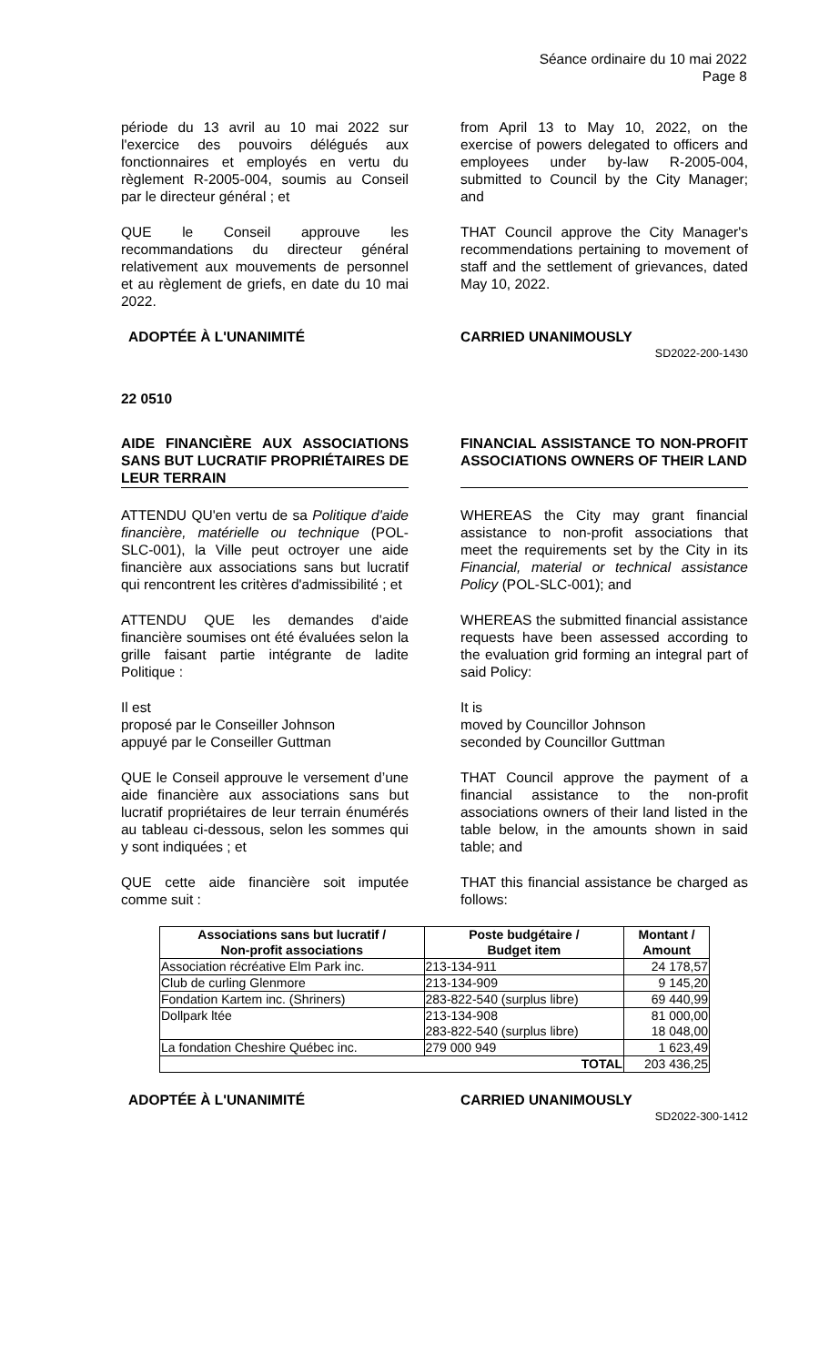Séance ordinaire du 10 mai 2022
Page 8
période du 13 avril au 10 mai 2022 sur l'exercice des pouvoirs délégués aux fonctionnaires et employés en vertu du règlement R-2005-004, soumis au Conseil par le directeur général ; et
from April 13 to May 10, 2022, on the exercise of powers delegated to officers and employees under by-law R-2005-004, submitted to Council by the City Manager; and
QUE le Conseil approuve les recommandations du directeur général relativement aux mouvements de personnel et au règlement de griefs, en date du 10 mai 2022.
THAT Council approve the City Manager's recommendations pertaining to movement of staff and the settlement of grievances, dated May 10, 2022.
ADOPTÉE À L'UNANIMITÉ CARRIED UNANIMOUSLY
SD2022-200-1430
22 0510
AIDE FINANCIÈRE AUX ASSOCIATIONS SANS BUT LUCRATIF PROPRIÉTAIRES DE LEUR TERRAIN
FINANCIAL ASSISTANCE TO NON-PROFIT ASSOCIATIONS OWNERS OF THEIR LAND
ATTENDU QU'en vertu de sa Politique d'aide financière, matérielle ou technique (POL-SLC-001), la Ville peut octroyer une aide financière aux associations sans but lucratif qui rencontrent les critères d'admissibilité ; et
WHEREAS the City may grant financial assistance to non-profit associations that meet the requirements set by the City in its Financial, material or technical assistance Policy (POL-SLC-001); and
ATTENDU QUE les demandes d'aide financière soumises ont été évaluées selon la grille faisant partie intégrante de ladite Politique :
WHEREAS the submitted financial assistance requests have been assessed according to the evaluation grid forming an integral part of said Policy:
Il est
proposé par le Conseiller Johnson
appuyé par le Conseiller Guttman
It is
moved by Councillor Johnson
seconded by Councillor Guttman
QUE le Conseil approuve le versement d’une aide financière aux associations sans but lucratif propriétaires de leur terrain énumérés au tableau ci-dessous, selon les sommes qui y sont indiquées ; et
THAT Council approve the payment of a financial assistance to the non-profit associations owners of their land listed in the table below, in the amounts shown in said table; and
QUE cette aide financière soit imputée comme suit :
THAT this financial assistance be charged as follows:
| Associations sans but lucratif / Non-profit associations | Poste budgétaire / Budget item | Montant / Amount |
| --- | --- | --- |
| Association récréative Elm Park inc. | 213-134-911 | 24 178,57 |
| Club de curling Glenmore | 213-134-909 | 9 145,20 |
| Fondation Kartem inc. (Shriners) | 283-822-540 (surplus libre) | 69 440,99 |
| Dollpark ltée | 213-134-908 | 81 000,00 |
| | 283-822-540 (surplus libre) | 18 048,00 |
| La fondation Cheshire Québec inc. | 279 000 949 | 1 623,49 |
| TOTAL | | 203 436,25 |
ADOPTÉE À L'UNANIMITÉ CARRIED UNANIMOUSLY
SD2022-300-1412